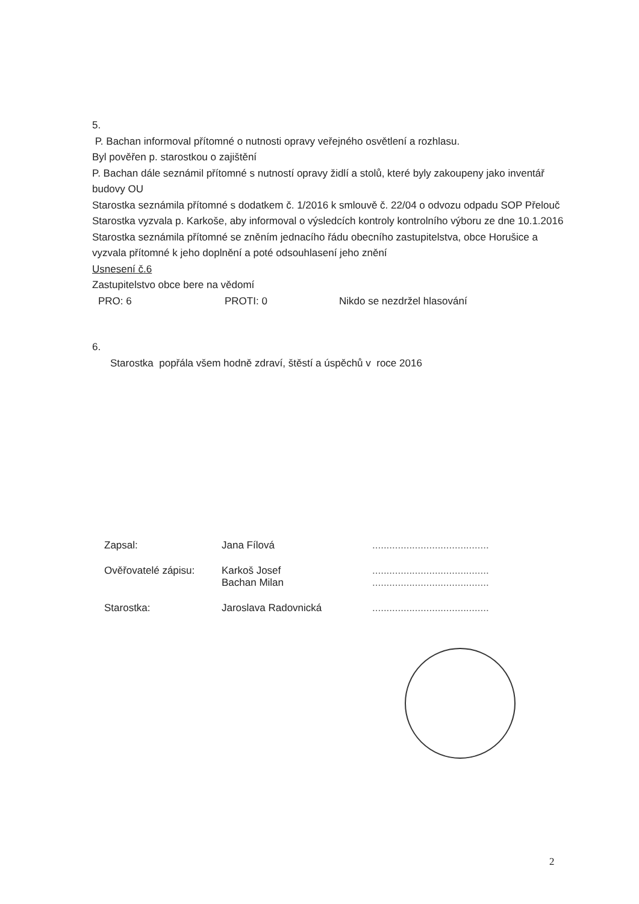5.
P. Bachan informoval přítomné o nutnosti opravy veřejného osvětlení a rozhlasu.
Byl pověřen p. starostkou o zajištění
P. Bachan dále seznámil přítomné s nutností opravy židlí a stolů, které byly zakoupeny jako inventář budovy OU
Starostka seznámila přítomné s dodatkem č. 1/2016 k smlouvě č. 22/04 o odvozu odpadu SOP Přelouč
Starostka vyzvala p. Karkoše, aby informoval o výsledcích kontroly kontrolního výboru ze dne 10.1.2016
Starostka seznámila přítomné se zněním jednacího řádu obecního zastupitelstva, obce Horušice a vyzvala přítomné k jeho doplnění a poté odsouhlasení jeho znění
Usnesení č.6
Zastupitelstvo obce bere na vědomí
PRO: 6 PROTI: 0 Nikdo se nezdržel hlasování
6.
Starostka popřála všem hodně zdraví, štěstí a úspěchů v roce 2016
Zapsal: Jana Fílová .........................................
Ověřovatelé zápisu: Karkoš Josef
Bachan Milan .........................................
.........................................
Starostka: Jaroslava Radovnická .........................................
2